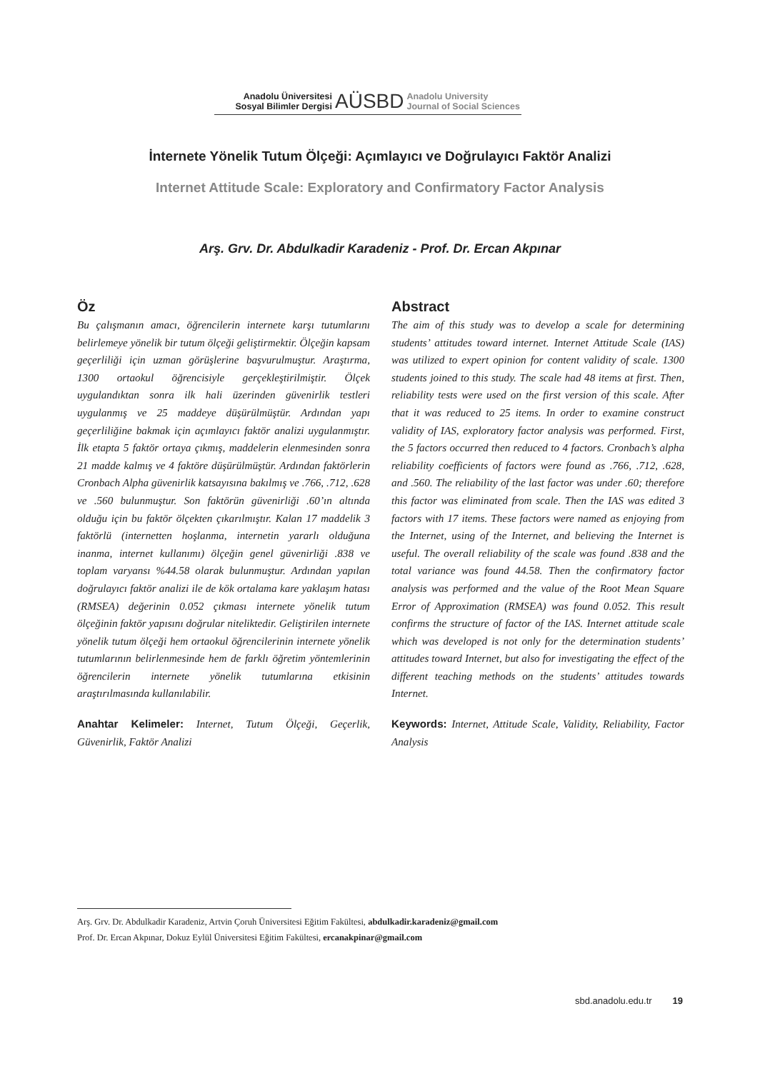Anadolu Üniversitesi
Sosyal Bilimler Dergisi
AÜSBD
Anadolu University
Journal of Social Sciences
İnternete Yönelik Tutum Ölçeği: Açımlayıcı ve Doğrulayıcı Faktör Analizi
Internet Attitude Scale: Exploratory and Confirmatory Factor Analysis
Arş. Grv. Dr. Abdulkadir Karadeniz - Prof. Dr. Ercan Akpınar
Öz
Bu çalışmanın amacı, öğrencilerin internete karşı tutumlarını belirlemeye yönelik bir tutum ölçeği geliştirmektir. Ölçeğin kapsam geçerliliği için uzman görüşlerine başvurulmuştur. Araştırma, 1300 ortaokul öğrencisiyle gerçekleştirilmiştir. Ölçek uygulandıktan sonra ilk hali üzerinden güvenirlik testleri uygulanmış ve 25 maddeye düşürülmüştür. Ardından yapı geçerliliğine bakmak için açımlayıcı faktör analizi uygulanmıştır. İlk etapta 5 faktör ortaya çıkmış, maddelerin elenmesinden sonra 21 madde kalmış ve 4 faktöre düşürülmüştür. Ardından faktörlerin Cronbach Alpha güvenirlik katsayısına bakılmış ve .766, .712, .628 ve .560 bulunmuştur. Son faktörün güvenirliği .60’ın altında olduğu için bu faktör ölçekten çıkarılmıştır. Kalan 17 maddelik 3 faktörlü (internetten hoşlanma, internetin yararlı olduğuna inanma, internet kullanımı) ölçeğin genel güvenirliği .838 ve toplam varyansı %44.58 olarak bulunmuştur. Ardından yapılan doğrulayıcı faktör analizi ile de kök ortalama kare yaklaşım hatası (RMSEA) değerinin 0.052 çıkması internete yönelik tutum ölçeğinin faktör yapısını doğrular niteliktedir. Geliştirilen internete yönelik tutum ölçeği hem ortaokul öğrencilerinin internete yönelik tutumlarının belirlenmesinde hem de farklı öğretim yöntemlerinin öğrencilerin internete yönelik tutumlarına etkisinin araştırılmasında kullanılabilir.
Anahtar Kelimeler: Internet, Tutum Ölçeği, Geçerlik, Güvenirlik, Faktör Analizi
Abstract
The aim of this study was to develop a scale for determining students’ attitudes toward internet. Internet Attitude Scale (IAS) was utilized to expert opinion for content validity of scale. 1300 students joined to this study. The scale had 48 items at first. Then, reliability tests were used on the first version of this scale. After that it was reduced to 25 items. In order to examine construct validity of IAS, exploratory factor analysis was performed. First, the 5 factors occurred then reduced to 4 factors. Cronbach’s alpha reliability coefficients of factors were found as .766, .712, .628, and .560. The reliability of the last factor was under .60; therefore this factor was eliminated from scale. Then the IAS was edited 3 factors with 17 items. These factors were named as enjoying from the Internet, using of the Internet, and believing the Internet is useful. The overall reliability of the scale was found .838 and the total variance was found 44.58. Then the confirmatory factor analysis was performed and the value of the Root Mean Square Error of Approximation (RMSEA) was found 0.052. This result confirms the structure of factor of the IAS. Internet attitude scale which was developed is not only for the determination students’ attitudes toward Internet, but also for investigating the effect of the different teaching methods on the students’ attitudes towards Internet.
Keywords: Internet, Attitude Scale, Validity, Reliability, Factor Analysis
Arş. Grv. Dr. Abdulkadir Karadeniz, Artvin Çoruh Üniversitesi Eğitim Fakültesi, abdulkadir.karadeniz@gmail.com
Prof. Dr. Ercan Akpınar, Dokuz Eylül Üniversitesi Eğitim Fakültesi, ercanakpinar@gmail.com
sbd.anadolu.edu.tr 19